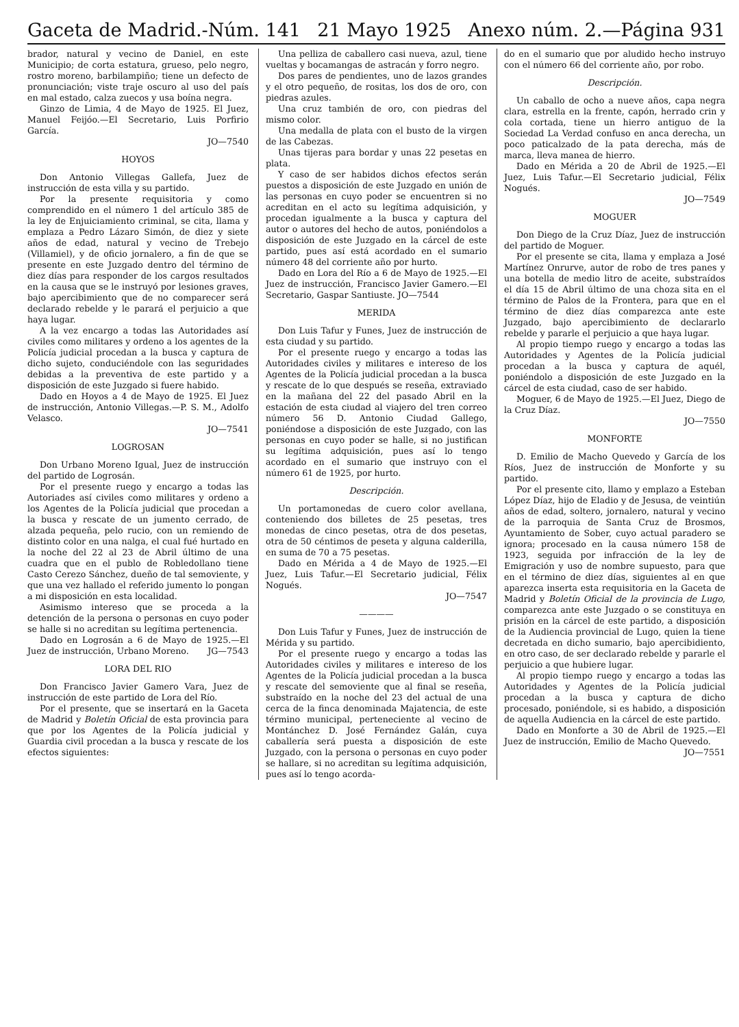Gaceta de Madrid.-Núm. 141 21 Mayo 1925 Anexo núm. 2.—Página 931
brador, natural y vecino de Daniel, en este Municipio; de corta estatura, grueso, pelo negro, rostro moreno, barbilampiño; tiene un defecto de pronunciación; viste traje oscuro al uso del país en mal estado, calza zuecos y usa boína negra.
Ginzo de Limia, 4 de Mayo de 1925. El Juez, Manuel Feijóo.—El Secretario, Luis Porfirio García.
JO—7540
HOYOS
Don Antonio Villegas Gallefa, Juez de instrucción de esta villa y su partido.
Por la presente requisitoria y como comprendido en el número 1 del artículo 385 de la ley de Enjuiciamiento criminal, se cita, llama y emplaza a Pedro Lázaro Simón, de diez y siete años de edad, natural y vecino de Trebejo (Villamiel), y de oficio jornalero, a fin de que se presente en este Juzgado dentro del término de diez días para responder de los cargos resultados en la causa que se le instruyó por lesiones graves, bajo apercibimiento que de no comparecer será declarado rebelde y le parará el perjuicio a que haya lugar.
A la vez encargo a todas las Autoridades así civiles como militares y ordeno a los agentes de la Policía judicial procedan a la busca y captura de dicho sujeto, conduciéndole con las seguridades debidas a la preventiva de este partido y a disposición de este Juzgado si fuere habido.
Dado en Hoyos a 4 de Mayo de 1925. El Juez de instrucción, Antonio Villegas.—P. S. M., Adolfo Velasco.
JO—7541
LOGROSAN
Don Urbano Moreno Igual, Juez de instrucción del partido de Logrosán.
Por el presente ruego y encargo a todas las Autoriades así civiles como militares y ordeno a los Agentes de la Policía judicial que procedan a la busca y rescate de un jumento cerrado, de alzada pequeña, pelo rucio, con un remiendo de distinto color en una nalga, el cual fué hurtado en la noche del 22 al 23 de Abril último de una cuadra que en el publo de Robledollano tiene Casto Cerezo Sánchez, dueño de tal semoviente, y que una vez hallado el referido jumento lo pongan a mi disposición en esta localidad.
Asimismo intereso que se proceda a la detención de la persona o personas en cuyo poder se halle si no acreditan su legítima pertenencia.
Dado en Logrosán a 6 de Mayo de 1925.—El Juez de instrucción, Urbano Moreno. JG—7543
LORA DEL RIO
Don Francisco Javier Gamero Vara, Juez de instrucción de este partido de Lora del Río.
Por el presente, que se insertará en la Gaceta de Madrid y Boletín Oficial de esta provincia para que por los Agentes de la Policía judicial y Guardia civil procedan a la busca y rescate de los efectos siguientes:
Una pelliza de caballero casi nueva, azul, tiene vueltas y bocamangas de astracán y forro negro.
Dos pares de pendientes, uno de lazos grandes y el otro pequeño, de rositas, los dos de oro, con piedras azules.
Una cruz también de oro, con piedras del mismo color.
Una medalla de plata con el busto de la virgen de las Cabezas.
Unas tijeras para bordar y unas 22 pesetas en plata.
Y caso de ser habidos dichos efectos serán puestos a disposición de este Juzgado en unión de las personas en cuyo poder se encuentren si no acreditan en el acto su legítima adquisición, y procedan igualmente a la busca y captura del autor o autores del hecho de autos, poniéndolos a disposición de este Juzgado en la cárcel de este partido, pues así está acordado en el sumario número 48 del corriente año por hurto.
Dado en Lora del Río a 6 de Mayo de 1925.—El Juez de instrucción, Francisco Javier Gamero.—El Secretario, Gaspar Santiuste. JO—7544
MERIDA
Don Luis Tafur y Funes, Juez de instrucción de esta ciudad y su partido.
Por el presente ruego y encargo a todas las Autoridades civiles y militares e intereso de los Agentes de la Policía judicial procedan a la busca y rescate de lo que después se reseña, extraviado en la mañana del 22 del pasado Abril en la estación de esta ciudad al viajero del tren correo número 56 D. Antonio Ciudad Gallego, poniéndose a disposición de este Juzgado, con las personas en cuyo poder se halle, si no justifican su legítima adquisición, pues así lo tengo acordado en el sumario que instruyo con el número 61 de 1925, por hurto.
Descripción.
Un portamonedas de cuero color avellana, conteniendo dos billetes de 25 pesetas, tres monedas de cinco pesetas, otra de dos pesetas, otra de 50 céntimos de peseta y alguna calderilla, en suma de 70 a 75 pesetas.
Dado en Mérida a 4 de Mayo de 1925.—El Juez, Luis Tafur.—El Secretario judicial, Félix Nogués.
JO—7547
————
Don Luis Tafur y Funes, Juez de instrucción de Mérida y su partido.
Por el presente ruego y encargo a todas las Autoridades civiles y militares e intereso de los Agentes de la Policía judicial procedan a la busca y rescate del semoviente que al final se reseña, substraído en la noche del 23 del actual de una cerca de la finca denominada Majatencia, de este término municipal, perteneciente al vecino de Montánchez D. José Fernández Galán, cuya caballería será puesta a disposición de este Juzgado, con la persona o personas en cuyo poder se hallare, si no acreditan su legítima adquisición, pues así lo tengo acorda-
do en el sumario que por aludido hecho instruyo con el número 66 del corriente año, por robo.
Descripción.
Un caballo de ocho a nueve años, capa negra clara, estrella en la frente, capón, herrado crin y cola cortada, tiene un hierro antiguo de la Sociedad La Verdad confuso en anca derecha, un poco paticalzado de la pata derecha, más de marca, lleva manea de hierro.
Dado en Mérida a 20 de Abril de 1925.—El Juez, Luis Tafur.—El Secretario judicial, Félix Nogués.
JO—7549
MOGUER
Don Diego de la Cruz Díaz, Juez de instrucción del partido de Moguer.
Por el presente se cita, llama y emplaza a José Martínez Onrurve, autor de robo de tres panes y una botella de medio litro de aceite, substraídos el día 15 de Abril último de una choza sita en el término de Palos de la Frontera, para que en el término de diez días comparezca ante este Juzgado, bajo apercibimiento de declararlo rebelde y pararle el perjuicio a que haya lugar.
Al propio tiempo ruego y encargo a todas las Autoridades y Agentes de la Policía judicial procedan a la busca y captura de aquél, poniéndolo a disposición de este Juzgado en la cárcel de esta ciudad, caso de ser habido.
Moguer, 6 de Mayo de 1925.—El Juez, Diego de la Cruz Díaz.
JO—7550
MONFORTE
D. Emilio de Macho Quevedo y García de los Ríos, Juez de instrucción de Monforte y su partido.
Por el presente cito, llamo y emplazo a Esteban López Díaz, hijo de Eladio y de Jesusa, de veintiún años de edad, soltero, jornalero, natural y vecino de la parroquia de Santa Cruz de Brosmos, Ayuntamiento de Sober, cuyo actual paradero se ignora; procesado en la causa número 158 de 1923, seguida por infracción de la ley de Emigración y uso de nombre supuesto, para que en el término de diez días, siguientes al en que aparezca inserta esta requisitoria en la Gaceta de Madrid y Boletín Oficial de la provincia de Lugo, comparezca ante este Juzgado o se constituya en prisión en la cárcel de este partido, a disposición de la Audiencia provincial de Lugo, quien la tiene decretada en dicho sumario, bajo apercibidiento, en otro caso, de ser declarado rebelde y pararle el perjuicio a que hubiere lugar.
Al propio tiempo ruego y encargo a todas las Autoridades y Agentes de la Policía judicial procedan a la busca y captura de dicho procesado, poniéndole, si es habido, a disposición de aquella Audiencia en la cárcel de este partido.
Dado en Monforte a 30 de Abril de 1925.—El Juez de instrucción, Emilio de Macho Quevedo.
JO—7551